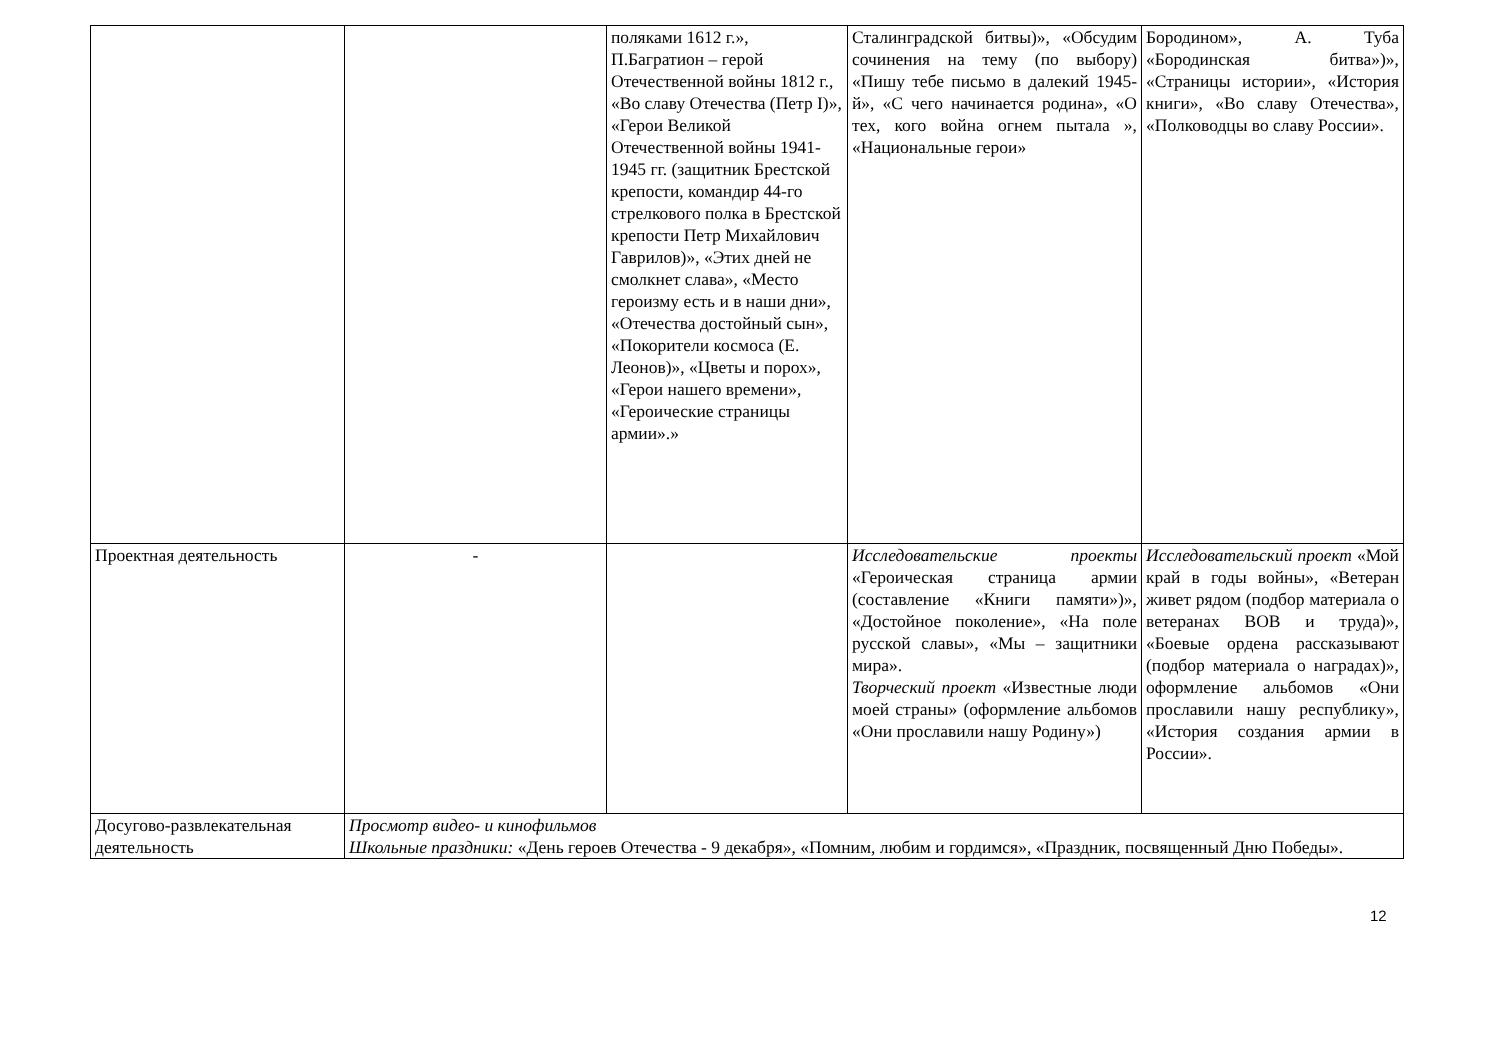| | | поляками 1612 г.», П.Багратион – герой Отечественной войны 1812 г., «Во славу Отечества (Петр I)», «Герои Великой Отечественной войны 1941-1945 гг. (защитник Брестской крепости, командир 44-го стрелкового полка в Брестской крепости Петр Михайлович Гаврилов)», «Этих дней не смолкнет слава», «Место героизму есть и в наши дни», «Отечества достойный сын», «Покорители космоса (Е. Леонов)», «Цветы и порох», «Герои нашего времени», «Героические страницы армии».» | Сталинградской битвы)», «Обсудим сочинения на тему (по выбору) «Пишу тебе письмо в далекий 1945-й», «С чего начинается родина», «О тех, кого война огнем пытала », «Национальные герои» | Бородином», А. Туба «Бородинская битва»)», «Страницы истории», «История книги», «Во славу Отечества», «Полководцы во славу России». |
| Проектная деятельность | - | | Исследовательские проекты «Героическая страница армии (составление «Книги памяти»)», «Достойное поколение», «На поле русской славы», «Мы – защитники мира». Творческий проект «Известные люди моей страны» (оформление альбомов «Они прославили нашу Родину») | Исследовательский проект «Мой край в годы войны», «Ветеран живет рядом (подбор материала о ветеранах ВОВ и труда)», «Боевые ордена рассказывают (подбор материала о наградах)», оформление альбомов «Они прославили нашу республику», «История создания армии в России». |
| Досугово-развлекательная деятельность | Просмотр видео- и кинофильмов Школьные праздники: «День героев Отечества - 9 декабря», «Помним, любим и гордимся», «Праздник, посвященный Дню Победы». | | | |
12